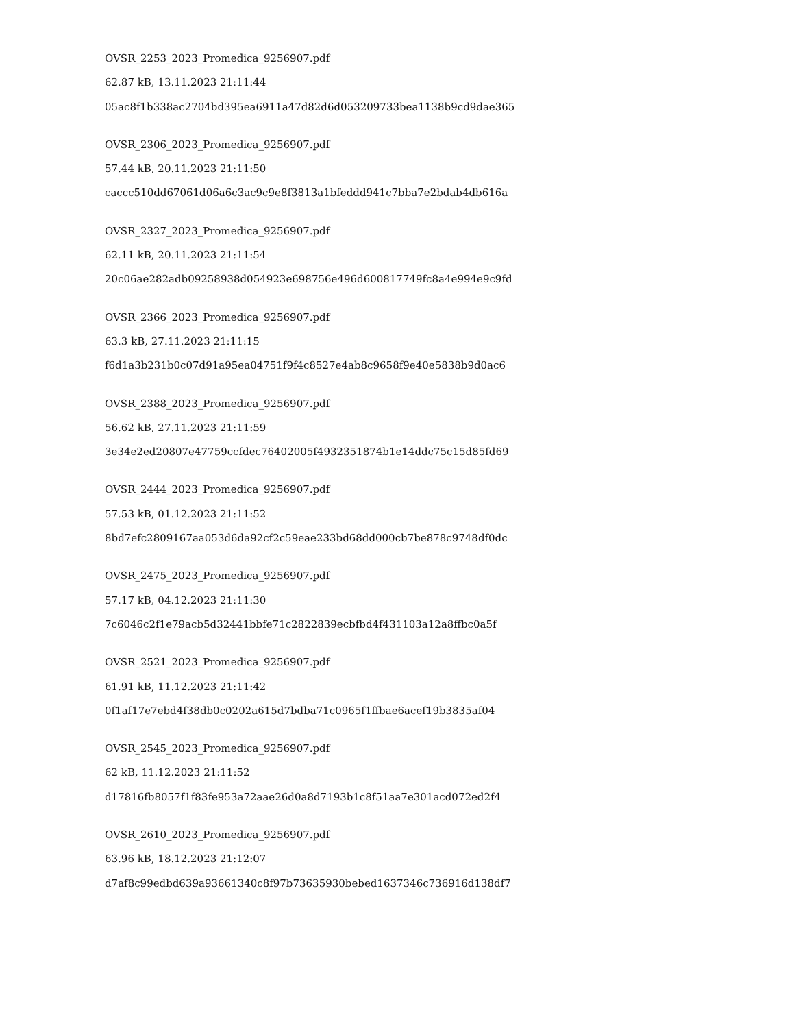OVSR_2253_2023_Promedica_9256907.pdf
62.87 kB, 13.11.2023 21:11:44
05ac8f1b338ac2704bd395ea6911a47d82d6d053209733bea1138b9cd9dae365
OVSR_2306_2023_Promedica_9256907.pdf
57.44 kB, 20.11.2023 21:11:50
caccc510dd67061d06a6c3ac9c9e8f3813a1bfeddd941c7bba7e2bdab4db616a
OVSR_2327_2023_Promedica_9256907.pdf
62.11 kB, 20.11.2023 21:11:54
20c06ae282adb09258938d054923e698756e496d600817749fc8a4e994e9c9fd
OVSR_2366_2023_Promedica_9256907.pdf
63.3 kB, 27.11.2023 21:11:15
f6d1a3b231b0c07d91a95ea04751f9f4c8527e4ab8c9658f9e40e5838b9d0ac6
OVSR_2388_2023_Promedica_9256907.pdf
56.62 kB, 27.11.2023 21:11:59
3e34e2ed20807e47759ccfdec76402005f4932351874b1e14ddc75c15d85fd69
OVSR_2444_2023_Promedica_9256907.pdf
57.53 kB, 01.12.2023 21:11:52
8bd7efc2809167aa053d6da92cf2c59eae233bd68dd000cb7be878c9748df0dc
OVSR_2475_2023_Promedica_9256907.pdf
57.17 kB, 04.12.2023 21:11:30
7c6046c2f1e79acb5d32441bbfe71c2822839ecbfbd4f431103a12a8ffbc0a5f
OVSR_2521_2023_Promedica_9256907.pdf
61.91 kB, 11.12.2023 21:11:42
0f1af17e7ebd4f38db0c0202a615d7bdba71c0965f1ffbae6acef19b3835af04
OVSR_2545_2023_Promedica_9256907.pdf
62 kB, 11.12.2023 21:11:52
d17816fb8057f1f83fe953a72aae26d0a8d7193b1c8f51aa7e301acd072ed2f4
OVSR_2610_2023_Promedica_9256907.pdf
63.96 kB, 18.12.2023 21:12:07
d7af8c99edbd639a93661340c8f97b73635930bebed1637346c736916d138df7